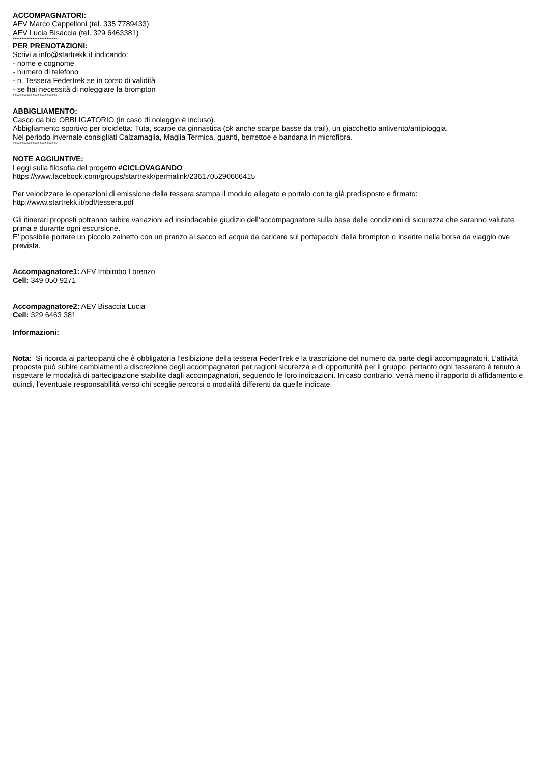ACCOMPAGNATORI:
AEV Marco Cappelloni (tel. 335 7789433)
AEV Lucia Bisaccia (tel. 329 6463381)
*************************
PER PRENOTAZIONI:
Scrivi a info@startrekk.it indicando:
- nome e cognome
- numero di telefono
- n. Tessera Federtrek se in corso di validità
- se hai necessità di noleggiare la brompton
*************************
ABBIGLIAMENTO:
Casco da bici OBBLIGATORIO (in caso di noleggio è incluso).
Abbigliamento sportivo per bicicletta: Tuta, scarpe da ginnastica (ok anche scarpe basse da trail), un giacchetto antivento/antipioggia.
Nel periodo invernale consigliati Calzamaglia, Maglia Termica, guanti, berrettoe e bandana in microfibra.
*************************
NOTE AGGIUNTIVE:
Leggi sulla filosofia del progetto #CICLOVAGANDO
https://www.facebook.com/groups/startrekk/permalink/2361705290606415
Per velocizzare le operazioni di emissione della tessera stampa il modulo allegato e portalo con te già predisposto e firmato: http://www.startrekk.it/pdf/tessera.pdf
Gli itinerari proposti potranno subire variazioni ad insindacabile giudizio dell’accompagnatore sulla base delle condizioni di sicurezza che saranno valutate prima e durante ogni escursione.
E’ possibile portare un piccolo zainetto con un pranzo al sacco ed acqua da caricare sul portapacchi della brompton o inserire nella borsa da viaggio ove prevista.
Accompagnatore1: AEV Imbimbo Lorenzo
Cell: 349 050 9271
Accompagnatore2: AEV Bisaccia Lucia
Cell: 329 6463 381
Informazioni:
Nota: Si ricorda ai partecipanti che è obbligatoria l’esibizione della tessera FederTrek e la trascrizione del numero da parte degli accompagnatori. L’attività proposta può subire cambiamenti a discrezione degli accompagnatori per ragioni sicurezza e di opportunità per il gruppo, pertanto ogni tesserato è tenuto a rispettare le modalità di partecipazione stabilite dagli accompagnatori, seguendo le loro indicazioni. In caso contrario, verrà meno il rapporto di affidamento e, quindi, l’eventuale responsabilità verso chi sceglie percorsi o modalità differenti da quelle indicate.